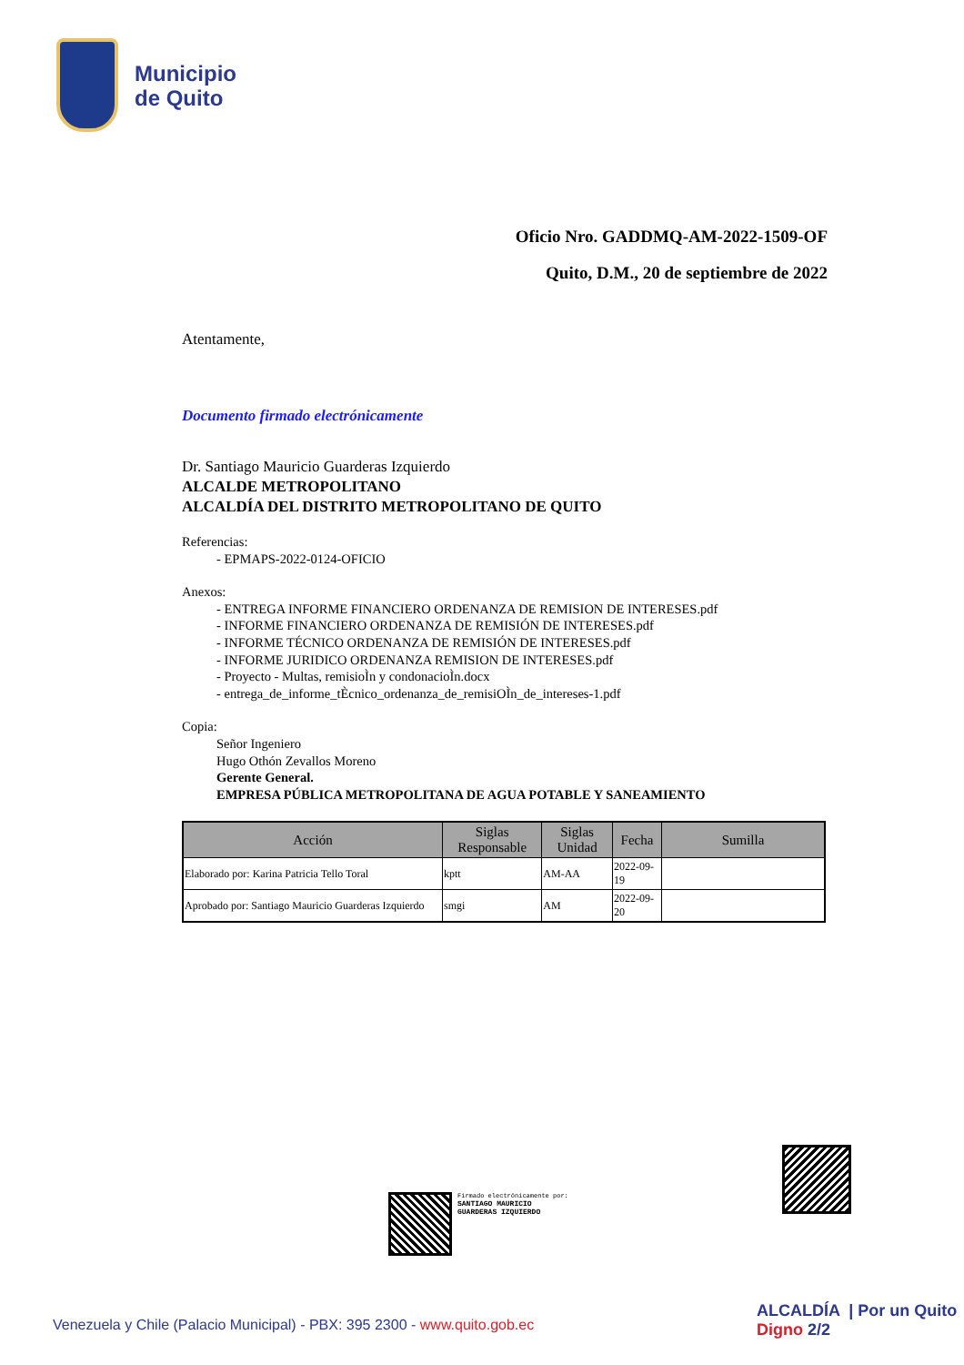Municipio
de Quito
Oficio Nro. GADDMQ-AM-2022-1509-OF
Quito, D.M., 20 de septiembre de 2022
Atentamente,
Documento firmado electrónicamente
Dr. Santiago Mauricio Guarderas Izquierdo
ALCALDE METROPOLITANO
ALCALDÍA DEL DISTRITO METROPOLITANO DE QUITO
Referencias:
- EPMAPS-2022-0124-OFICIO
Anexos:
- ENTREGA INFORME FINANCIERO ORDENANZA DE REMISION DE INTERESES.pdf
- INFORME FINANCIERO ORDENANZA DE REMISIÓN DE INTERESES.pdf
- INFORME TÉCNICO ORDENANZA DE REMISIÓN DE INTERESES.pdf
- INFORME JURIDICO ORDENANZA REMISION DE INTERESES.pdf
- Proyecto - Multas, remisioÌn y condonacioÌn.docx
- entrega_de_informe_tÈcnico_ordenanza_de_remisiOÌn_de_intereses-1.pdf
Copia:
Señor Ingeniero
Hugo Othón Zevallos Moreno
Gerente General.
EMPRESA PÚBLICA METROPOLITANA DE AGUA POTABLE Y SANEAMIENTO
| Acción | Siglas Responsable | Siglas Unidad | Fecha | Sumilla |
| --- | --- | --- | --- | --- |
| Elaborado por: Karina Patricia Tello Toral | kptt | AM-AA | 2022-09-19 | |
| Aprobado por: Santiago Mauricio Guarderas Izquierdo | smgi | AM | 2022-09-20 | |
Firmado electrónicamente por:
SANTIAGO MAURICIO
GUARDERAS IZQUIERDO
Venezuela y Chile (Palacio Municipal) - PBX: 395 2300 - www.quito.gob.ec
ALCALDÍA | Por un Quito Digno 2/2